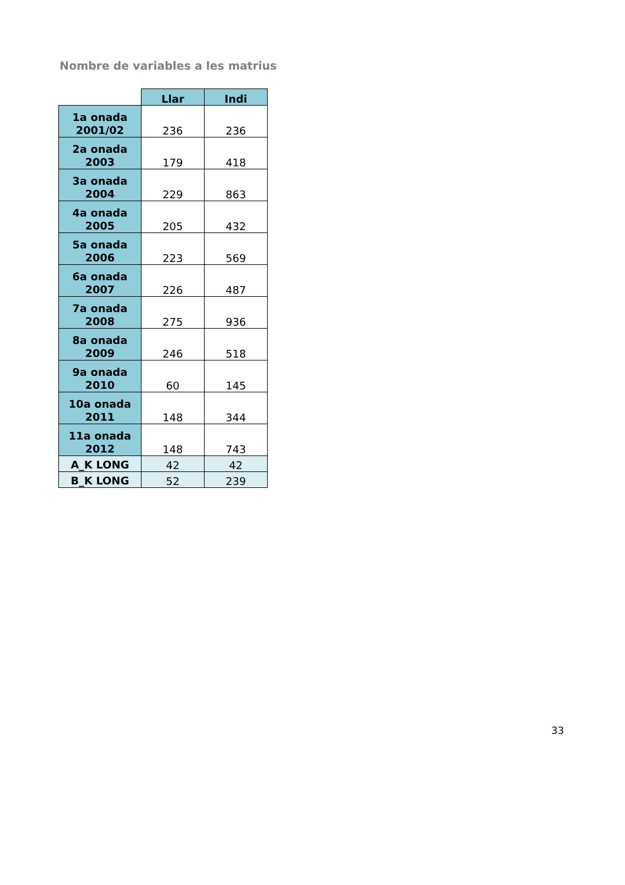Nombre de variables a les matrius
| | Llar | Indi |
| --- | --- | --- |
| 1a onada 2001/02 | 236 | 236 |
| 2a onada 2003 | 179 | 418 |
| 3a onada 2004 | 229 | 863 |
| 4a onada 2005 | 205 | 432 |
| 5a onada 2006 | 223 | 569 |
| 6a onada 2007 | 226 | 487 |
| 7a onada 2008 | 275 | 936 |
| 8a onada 2009 | 246 | 518 |
| 9a onada 2010 | 60 | 145 |
| 10a onada 2011 | 148 | 344 |
| 11a onada 2012 | 148 | 743 |
| A_K LONG | 42 | 42 |
| B_K LONG | 52 | 239 |
33